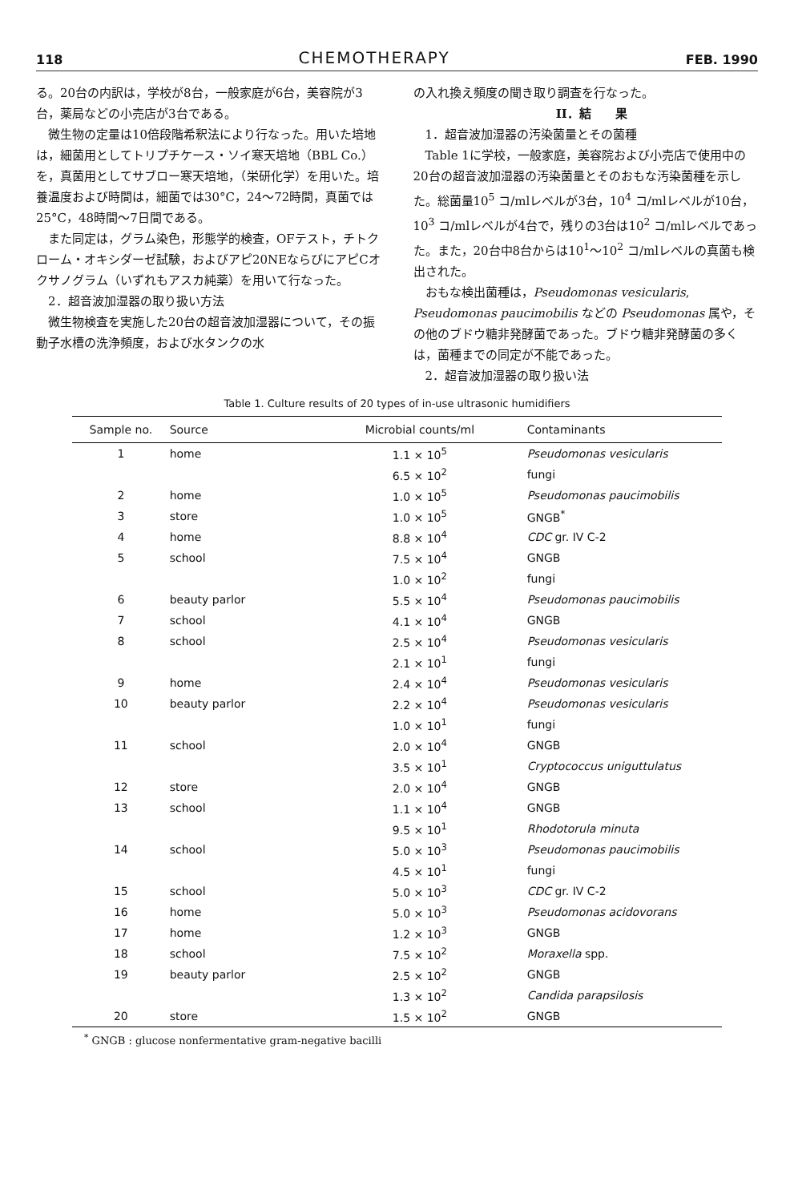118 CHEMOTHERAPY FEB. 1990
る。20台の内訳は，学校が8台，一般家庭が6台，美容院が3台，薬局などの小売店が3台である。
微生物の定量は10倍段階希釈法により行なった。用いた培地は，細菌用としてトリプチケース・ソイ寒天培地（BBL Co.）を，真菌用としてサブロー寒天培地，（栄研化学）を用いた。培養温度および時間は，細菌では30°C，24～72時間，真菌では25°C，48時間～7日間である。
また同定は，グラム染色，形態学的検査，OFテスト，チトクローム・オキシダーゼ試験，およびアピ20NEならびにアピCオクサノグラム（いずれもアスカ純薬）を用いて行なった。
2．超音波加湿器の取り扱い方法
微生物検査を実施した20台の超音波加湿器について，その振動子水槽の洗浄頻度，および水タンクの水
の入れ換え頻度の聞き取り調査を行なった。
II．結　　果
1．超音波加湿器の汚染菌量とその菌種
Table 1に学校，一般家庭，美容院および小売店で使用中の20台の超音波加湿器の汚染菌量とそのおもな汚染菌種を示した。総菌量10<sup>5</sup> コ/mlレベルが3台，10<sup>4</sup> コ/mlレベルが10台，10<sup>3</sup> コ/mlレベルが4台で，残りの3台は10<sup>2</sup> コ/mlレベルであった。また，20台中8台からは10<sup>1</sup>～10<sup>2</sup> コ/mlレベルの真菌も検出された。
おもな検出菌種は，Pseudomonas vesicularis, Pseudomonas paucimobilis などの Pseudomonas 属や，その他のブドウ糖非発酵菌であった。ブドウ糖非発酵菌の多くは，菌種までの同定が不能であった。
2．超音波加湿器の取り扱い法
Table 1. Culture results of 20 types of in-use ultrasonic humidifiers
| Sample no. | Source | Microbial counts/ml | Contaminants |
| --- | --- | --- | --- |
| 1 | home | 1.1 × 10<sup>5</sup> | Pseudomonas vesicularis |
| | | 6.5 × 10<sup>2</sup> | fungi |
| 2 | home | 1.0 × 10<sup>5</sup> | Pseudomonas paucimobilis |
| 3 | store | 1.0 × 10<sup>5</sup> | GNGB<sup>*</sup> |
| 4 | home | 8.8 × 10<sup>4</sup> | CDC gr. IV C-2 |
| 5 | school | 7.5 × 10<sup>4</sup> | GNGB |
| | | 1.0 × 10<sup>2</sup> | fungi |
| 6 | beauty parlor | 5.5 × 10<sup>4</sup> | Pseudomonas paucimobilis |
| 7 | school | 4.1 × 10<sup>4</sup> | GNGB |
| 8 | school | 2.5 × 10<sup>4</sup> | Pseudomonas vesicularis |
| | | 2.1 × 10<sup>1</sup> | fungi |
| 9 | home | 2.4 × 10<sup>4</sup> | Pseudomonas vesicularis |
| 10 | beauty parlor | 2.2 × 10<sup>4</sup> | Pseudomonas vesicularis |
| | | 1.0 × 10<sup>1</sup> | fungi |
| 11 | school | 2.0 × 10<sup>4</sup> | GNGB |
| | | 3.5 × 10<sup>1</sup> | Cryptococcus uniguttulatus |
| 12 | store | 2.0 × 10<sup>4</sup> | GNGB |
| 13 | school | 1.1 × 10<sup>4</sup> | GNGB |
| | | 9.5 × 10<sup>1</sup> | Rhodotorula minuta |
| 14 | school | 5.0 × 10<sup>3</sup> | Pseudomonas paucimobilis |
| | | 4.5 × 10<sup>1</sup> | fungi |
| 15 | school | 5.0 × 10<sup>3</sup> | CDC gr. IV C-2 |
| 16 | home | 5.0 × 10<sup>3</sup> | Pseudomonas acidovorans |
| 17 | home | 1.2 × 10<sup>3</sup> | GNGB |
| 18 | school | 7.5 × 10<sup>2</sup> | Moraxella spp. |
| 19 | beauty parlor | 2.5 × 10<sup>2</sup> | GNGB |
| | | 1.3 × 10<sup>2</sup> | Candida parapsilosis |
| 20 | store | 1.5 × 10<sup>2</sup> | GNGB |
<sup>*</sup> GNGB : glucose nonfermentative gram-negative bacilli